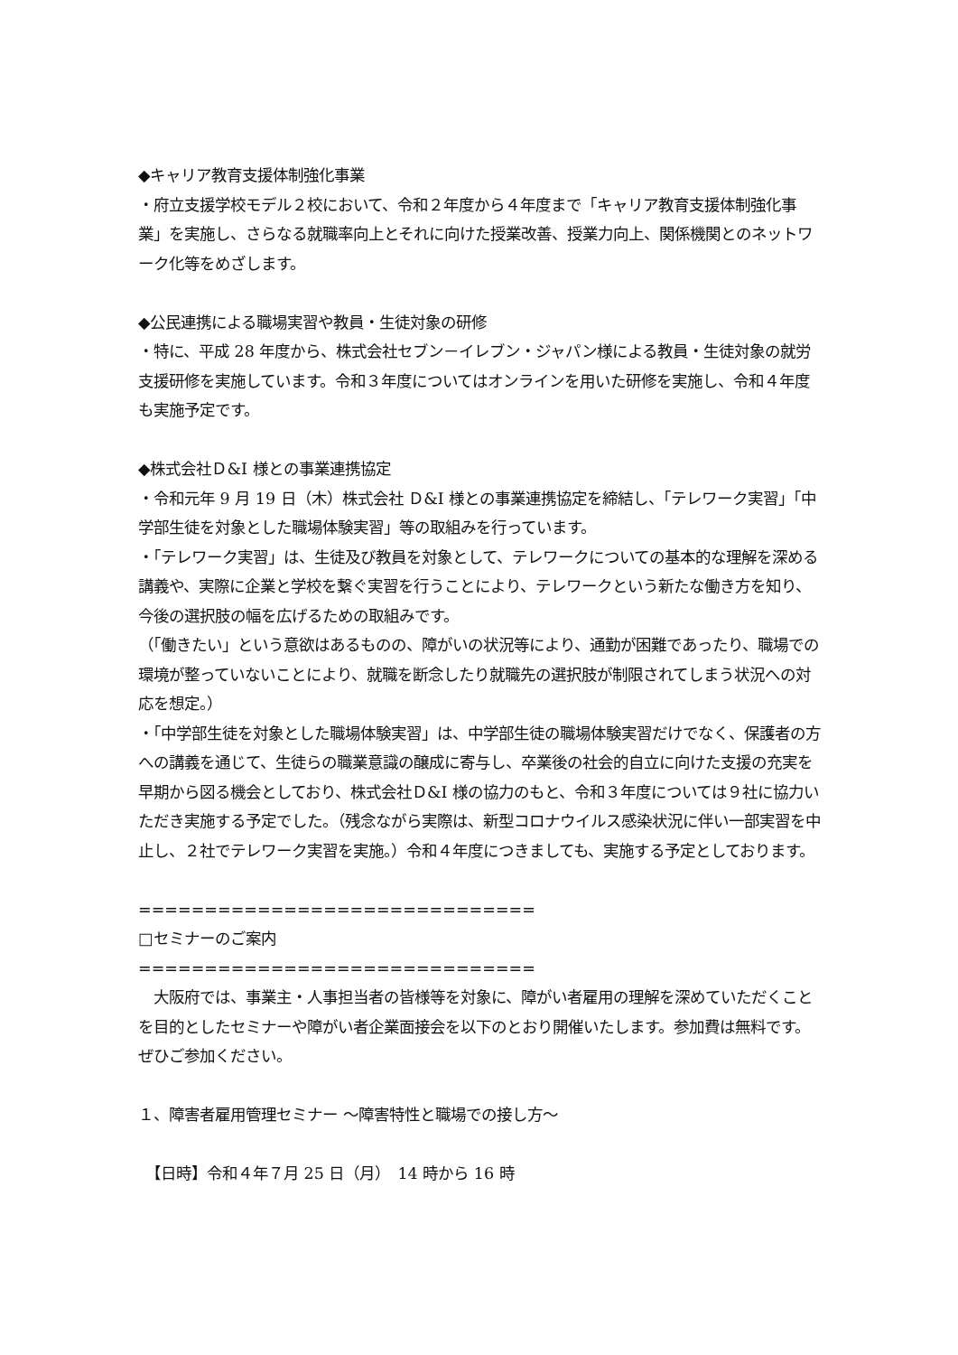◆キャリア教育支援体制強化事業
・府立支援学校モデル２校において、令和２年度から４年度まで「キャリア教育支援体制強化事業」を実施し、さらなる就職率向上とそれに向けた授業改善、授業力向上、関係機関とのネットワーク化等をめざします。
◆公民連携による職場実習や教員・生徒対象の研修
・特に、平成 28 年度から、株式会社セブン－イレブン・ジャパン様による教員・生徒対象の就労支援研修を実施しています。令和３年度についてはオンラインを用いた研修を実施し、令和４年度も実施予定です。
◆株式会社Ｄ&I 様との事業連携協定
・令和元年 9 月 19 日（木）株式会社 Ｄ&I 様との事業連携協定を締結し、「テレワーク実習」「中学部生徒を対象とした職場体験実習」等の取組みを行っています。
・「テレワーク実習」は、生徒及び教員を対象として、テレワークについての基本的な理解を深める講義や、実際に企業と学校を繋ぐ実習を行うことにより、テレワークという新たな働き方を知り、今後の選択肢の幅を広げるための取組みです。
（「働きたい」という意欲はあるものの、障がいの状況等により、通勤が困難であったり、職場での環境が整っていないことにより、就職を断念したり就職先の選択肢が制限されてしまう状況への対応を想定。）
・「中学部生徒を対象とした職場体験実習」は、中学部生徒の職場体験実習だけでなく、保護者の方への講義を通じて、生徒らの職業意識の醸成に寄与し、卒業後の社会的自立に向けた支援の充実を早期から図る機会としており、株式会社Ｄ&I 様の協力のもと、令和３年度については９社に協力いただき実施する予定でした。（残念ながら実際は、新型コロナウイルス感染状況に伴い一部実習を中止し、２社でテレワーク実習を実施。）令和４年度につきましても、実施する予定としております。
==============================
□セミナーのご案内
==============================
　大阪府では、事業主・人事担当者の皆様等を対象に、障がい者雇用の理解を深めていただくことを目的としたセミナーや障がい者企業面接会を以下のとおり開催いたします。参加費は無料です。ぜひご参加ください。
１、障害者雇用管理セミナー ～障害特性と職場での接し方～
　【日時】令和４年７月 25 日（月）　14 時から 16 時